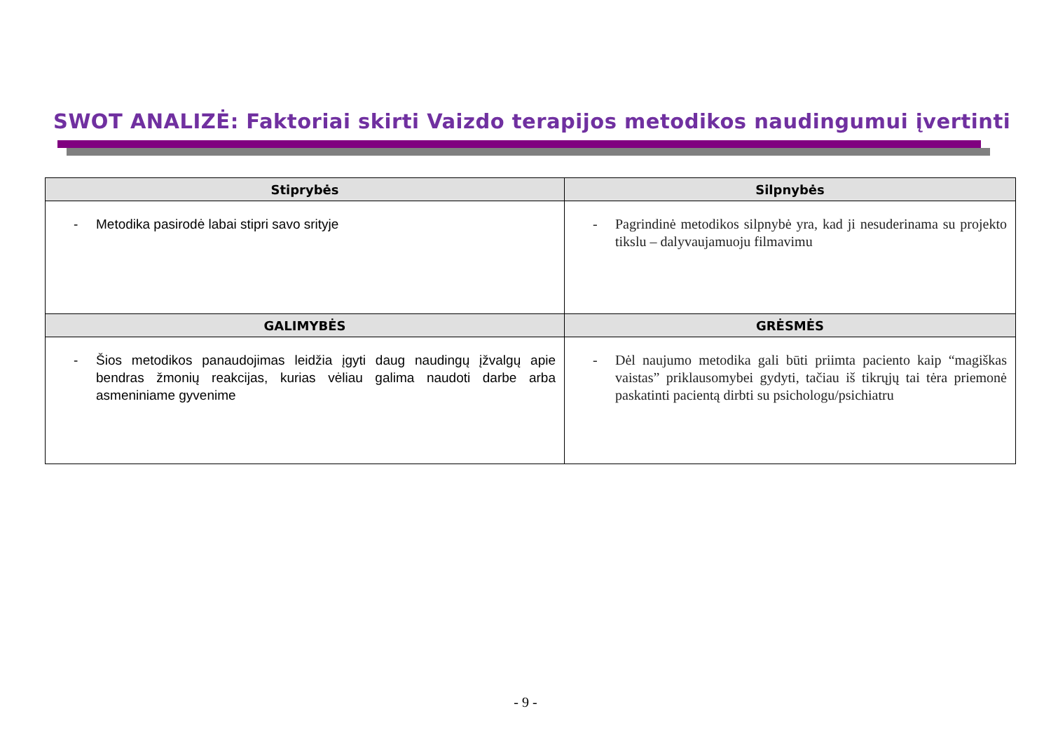SWOT ANALIZĖ: Faktoriai skirti Vaizdo terapijos metodikos naudingumui įvertinti
| Stiprybės | Silpnybės |
| --- | --- |
| - Metodika pasirodė labai stipri savo srityje | - Pagrindinė metodikos silpnybė yra, kad ji nesuderinama su projekto tikslu – dalyvaujamuoju filmavimu |
| GALIMYBĖS | GRĖSMĖS |
| - Šios metodikos panaudojimas leidžia įgyti daug naudingų įžvalgų apie bendras žmonių reakcijas, kurias vėliau galima naudoti darbe arba asmeniniame gyvenime | - Dėl naujumo metodika gali būti priimta paciento kaip “magiškas vaistas” priklausomybei gydyti, tačiau iš tikrųjų tai tėra priemonė paskatinti pacientą dirbti su psichologu/psichiatru |
- 9 -